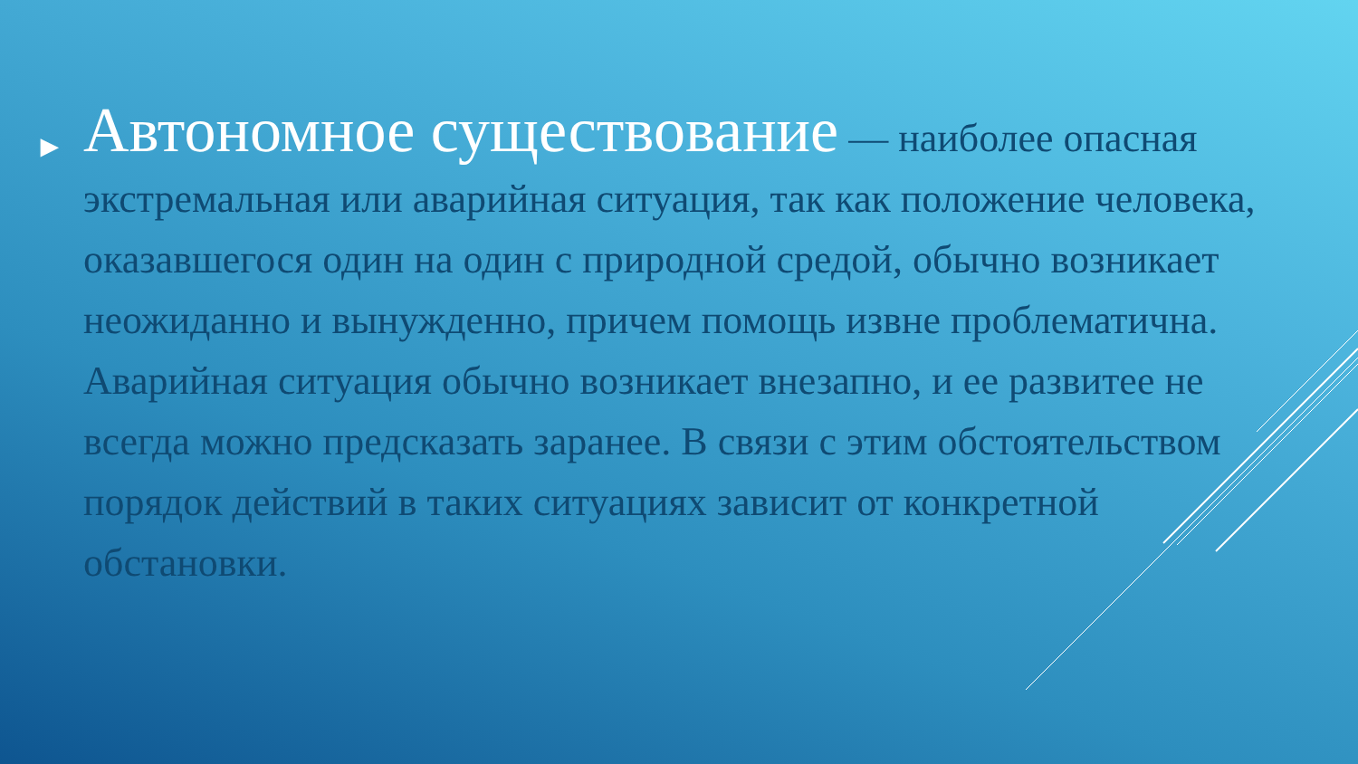►
Автономное существование — наиболее опасная экстремальная или аварийная ситуация, так как положение человека, оказавшегося один на один с природной средой, обычно возникает неожиданно и вынужденно, причем помощь извне проблематична. Аварийная ситуация обычно возникает внезапно, и ее развитее не всегда можно предсказать заранее. В связи с этим обстоятельством порядок действий в таких ситуациях зависит от конкретной обстановки.